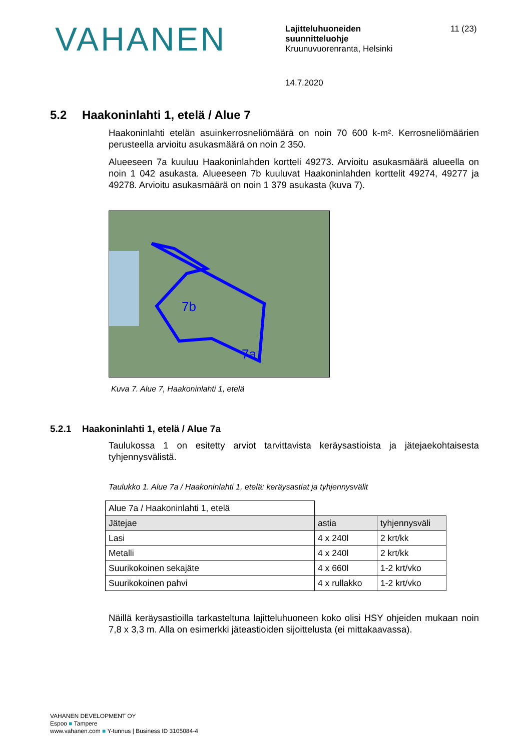VAHANEN
Lajitteluhuoneiden
suunnitteluohje
Kruunuvuorenranta, Helsinki
11 (23)
14.7.2020
5.2 Haakoninlahti 1, etelä / Alue 7
Haakoninlahti etelän asuinkerrosneliömäärä on noin 70 600 k-m². Kerrosneliömäärien perusteella arvioitu asukasmäärä on noin 2 350.
Alueeseen 7a kuuluu Haakoninlahden kortteli 49273. Arvioitu asukasmäärä alueella on noin 1 042 asukasta. Alueeseen 7b kuuluvat Haakoninlahden korttelit 49274, 49277 ja 49278. Arvioitu asukasmäärä on noin 1 379 asukasta (kuva 7).
7b
7a
Kuva 7. Alue 7, Haakoninlahti 1, etelä
5.2.1 Haakoninlahti 1, etelä / Alue 7a
Taulukossa 1 on esitetty arviot tarvittavista keräysastioista ja jätejaekohtaisesta tyhjennysvälistä.
Taulukko 1. Alue 7a / Haakoninlahti 1, etelä: keräysastiat ja tyhjennysvälit
| Alue 7a / Haakoninlahti 1, etelä | | |
| Jätejae | astia | tyhjennysväli |
| Lasi | 4 x 240l | 2 krt/kk |
| Metalli | 4 x 240l | 2 krt/kk |
| Suurikokoinen sekajäte | 4 x 660l | 1-2 krt/vko |
| Suurikokoinen pahvi | 4 x rullakko | 1-2 krt/vko |
Näillä keräysastioilla tarkasteltuna lajitteluhuoneen koko olisi HSY ohjeiden mukaan noin 7,8 x 3,3 m. Alla on esimerkki jäteastioiden sijoittelusta (ei mittakaavassa).
VAHANEN DEVELOPMENT OY
Espoo ■ Tampere
www.vahanen.com ■ Y-tunnus | Business ID 3105084-4